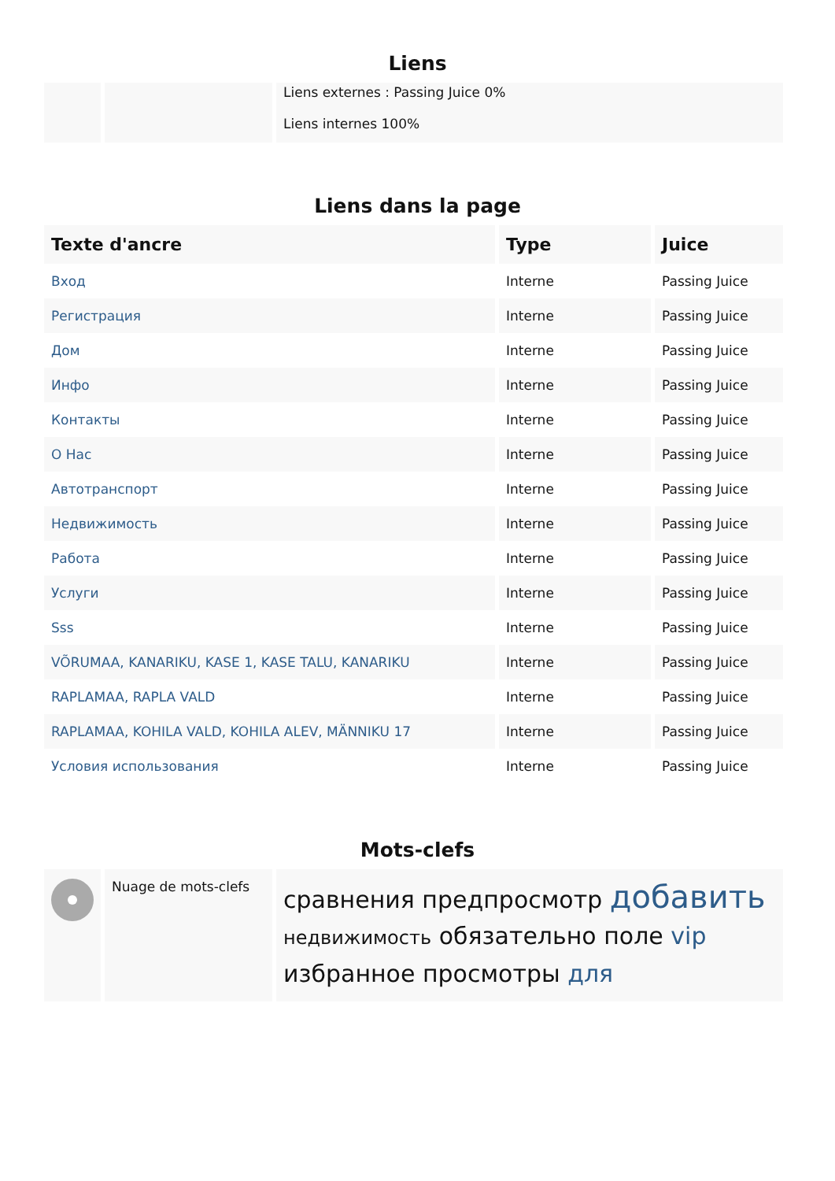Liens
| | | Liens externes : Passing Juice 0% Liens internes 100% |
Liens dans la page
| Texte d'ancre | Type | Juice |
| --- | --- | --- |
| Вход | Interne | Passing Juice |
| Регистрация | Interne | Passing Juice |
| Дом | Interne | Passing Juice |
| Инфо | Interne | Passing Juice |
| Контакты | Interne | Passing Juice |
| О Нас | Interne | Passing Juice |
| Автотранспорт | Interne | Passing Juice |
| Недвижимость | Interne | Passing Juice |
| Работа | Interne | Passing Juice |
| Услуги | Interne | Passing Juice |
| Sss | Interne | Passing Juice |
| VÕRUMAA, KANARIKU, KASE 1, KASE TALU, KANARIKU | Interne | Passing Juice |
| RAPLAMAA, RAPLA VALD | Interne | Passing Juice |
| RAPLAMAA, KOHILA VALD, KOHILA ALEV, MÄNNIKU 17 | Interne | Passing Juice |
| Условия использования | Interne | Passing Juice |
Mots-clefs
| | Nuage de mots-clefs | сравнения предпросмотр добавить недвижимость обязательно поле vip избранное просмотры для |